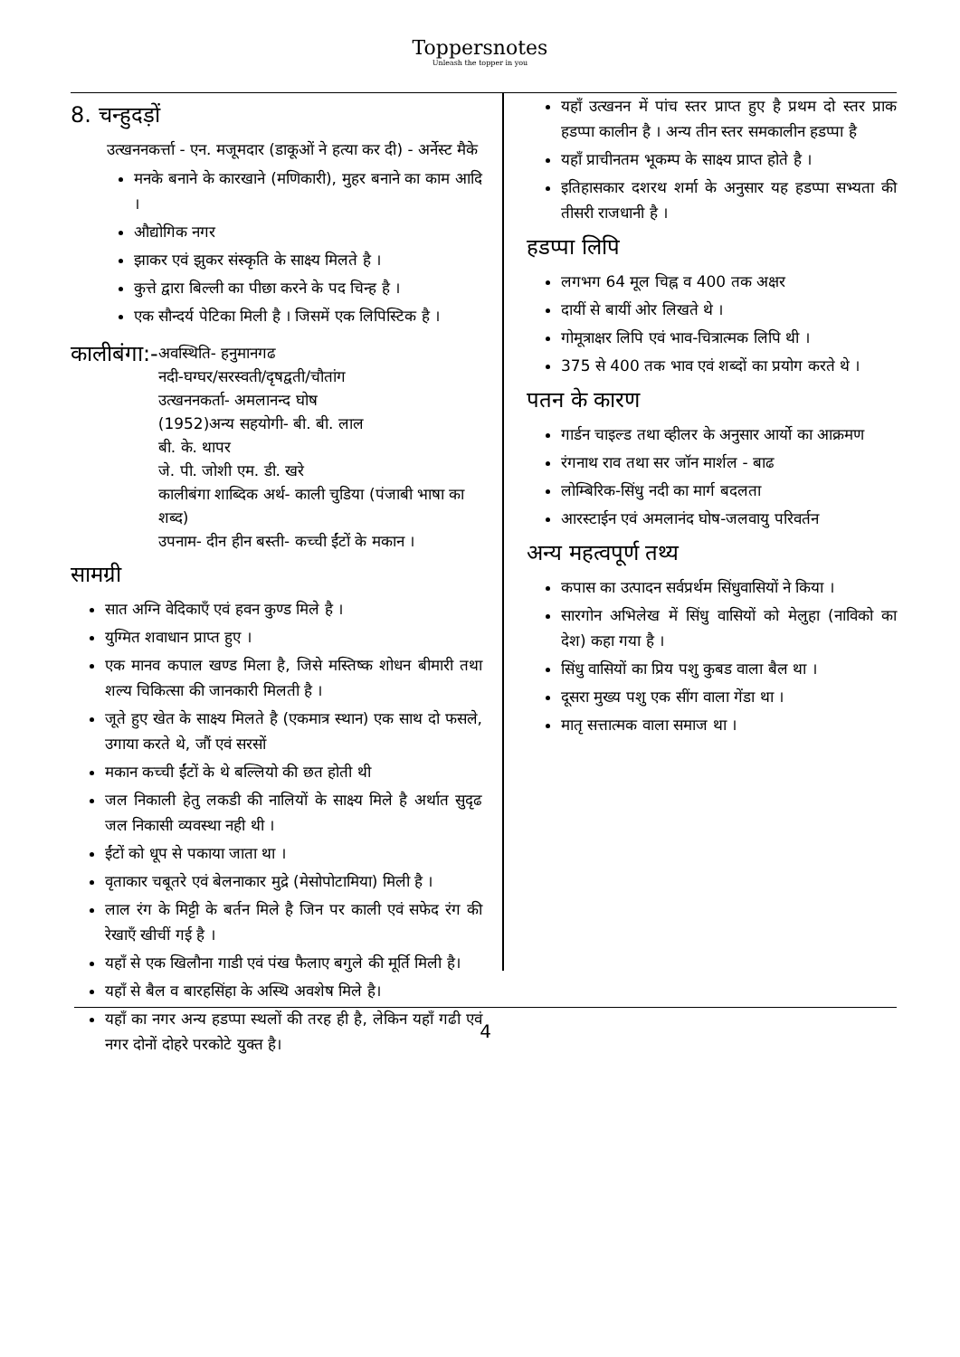Toppersnotes
Unleash the topper in you
8. चन्हुदड़ों
उत्खननकर्त्ता - एन. मजूमदार (डाकूओं ने हत्या कर दी) - अर्नेस्ट मैके
मनके बनाने के कारखाने (मणिकारी), मुहर बनाने का काम आदि ।
औद्योगिक नगर
झाकर एवं झुकर संस्कृति के साक्ष्य मिलते है ।
कुत्ते द्वारा बिल्ली का पीछा करने के पद चिन्ह है ।
एक सौन्दर्य पेटिका मिली है । जिसमें एक लिपिस्टिक है ।
कालीबंगा:-
अवस्थिति- हनुमानगढ
नदी-घग्घर/सरस्वती/दृषद्वती/चौतांग
उत्खननकर्ता- अमलानन्द घोष
(1952)अन्य सहयोगी- बी. बी. लाल
बी. के. थापर
जे. पी. जोशी एम. डी. खरे
कालीबंगा शाब्दिक अर्थ- काली चुडिया (पंजाबी भाषा का शब्द)
उपनाम- दीन हीन बस्ती- कच्ची ईंटों के मकान ।
सामग्री
सात अग्नि वेदिकाएँ एवं हवन कुण्ड मिले है ।
युग्मित शवाधान प्राप्त हुए ।
एक मानव कपाल खण्ड मिला है, जिसे मस्तिष्क शोधन बीमारी तथा शल्य चिकित्सा की जानकारी मिलती है ।
जूते हुए खेत के साक्ष्य मिलते है (एकमात्र स्थान) एक साथ दो फसले, उगाया करते थे, जौं एवं सरसों
मकान कच्ची ईंटों के थे बल्लियो की छत होती थी
जल निकाली हेतु लकडी की नालियों के साक्ष्य मिले है अर्थात सुदृढ जल निकासी व्यवस्था नही थी ।
ईंटों को धूप से पकाया जाता था ।
वृताकार चबूतरे एवं बेलनाकार मुद्रे (मेसोपोटामिया) मिली है ।
लाल रंग के मिट्टी के बर्तन मिले है जिन पर काली एवं सफेद रंग की रेखाएँ खीचीं गई है ।
यहाँ से एक खिलौना गाडी एवं पंख फैलाए बगुले की मूर्ति मिली है।
यहाँ से बैल व बारहसिंहा के अस्थि अवशेष मिले है।
यहाँ का नगर अन्य हडप्पा स्थलों की तरह ही है, लेकिन यहाँ गढी एवं नगर दोनों दोहरे परकोटे युक्त है।
यहाँ उत्खनन में पांच स्तर प्राप्त हुए है प्रथम दो स्तर प्राक हडप्पा कालीन है । अन्य तीन स्तर समकालीन हडप्पा है
यहाँ प्राचीनतम भूकम्प के साक्ष्य प्राप्त होते है ।
इतिहासकार दशरथ शर्मा के अनुसार यह हडप्पा सभ्यता की तीसरी राजधानी है ।
हडप्पा लिपि
लगभग 64 मूल चिह्न व 400 तक अक्षर
दायीं से बायीं ओर लिखते थे ।
गोमूत्राक्षर लिपि एवं भाव-चित्रात्मक लिपि थी ।
375 से 400 तक भाव एवं शब्दों का प्रयोग करते थे ।
पतन के कारण
गार्डन चाइल्ड तथा व्हीलर के अनुसार आर्यो का आक्रमण
रंगनाथ राव तथा सर जॉन मार्शल - बाढ
लोम्बिरिक-सिंधु नदी का मार्ग बदलता
आरस्टाईन एवं अमलानंद घोष-जलवायु परिवर्तन
अन्य महत्वपूर्ण तथ्य
कपास का उत्पादन सर्वप्रर्थम सिंधुवासियों ने किया ।
सारगोन अभिलेख में सिंधु वासियों को मेलुहा (नाविको का देश) कहा गया है ।
सिंधु वासियों का प्रिय पशु कुबड वाला बैल था ।
दूसरा मुख्य पशु एक सींग वाला गेंडा था ।
मातृ सत्तात्मक वाला समाज था ।
4